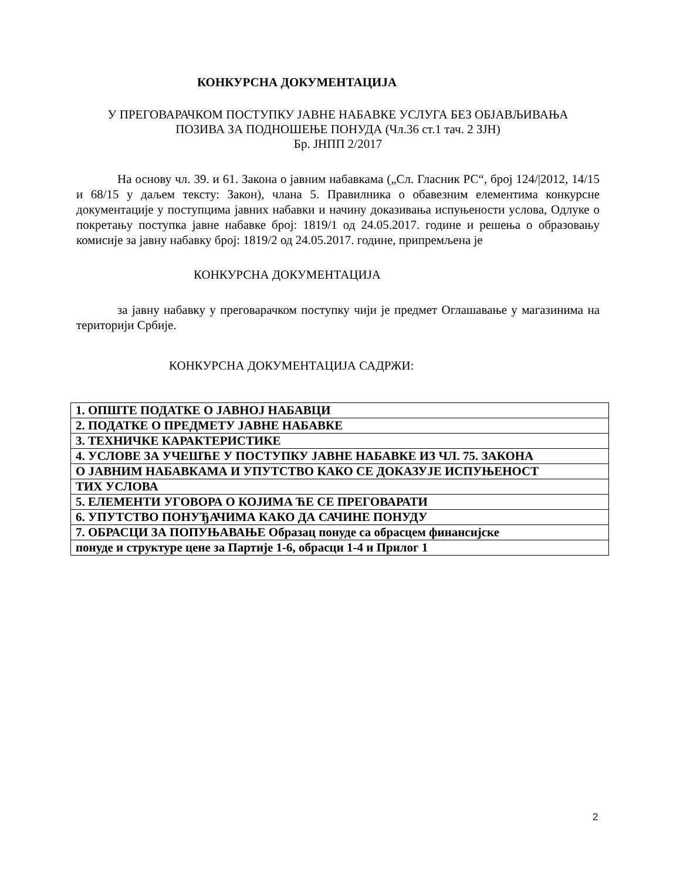КОНКУРСНА ДОКУМЕНТАЦИЈА
У ПРЕГОВАРАЧКОМ ПОСТУПКУ ЈАВНЕ НАБАВКЕ УСЛУГА БЕЗ ОБЈАВЉИВАЊА
ПОЗИВА ЗА ПОДНОШЕЊЕ ПОНУДА (Чл.36 ст.1 тач. 2 ЗЈН)
Бр. ЈНПП 2/2017
На основу чл. 39. и 61. Закона о јавним набавкама („Сл. Гласник РС“, број 124/|2012, 14/15 и 68/15 у даљем тексту: Закон), члана 5. Правилника о обавезним елементима конкурсне документације у поступцима јавних набавки и начину доказивања испуњености услова, Одлуке о покретању поступка јавне набавке број: 1819/1 од 24.05.2017. године и решења о образовању комисије за јавну набавку број: 1819/2 од 24.05.2017. године, припремљена је
КОНКУРСНА ДОКУМЕНТАЦИЈА
за јавну набавку у преговарачком поступку чији је предмет Оглашавање у магазинима на територији Србије.
КОНКУРСНА ДОКУМЕНТАЦИЈА САДРЖИ:
| 1. ОПШТЕ ПОДАТКЕ О ЈАВНОЈ НАБАВЦИ |
| 2. ПОДАТКЕ О ПРЕДМЕТУ ЈАВНЕ НАБАВКЕ |
| 3. ТЕХНИЧКЕ КАРАКТЕРИСТИКЕ |
| 4. УСЛОВЕ ЗА УЧЕШЋЕ У ПОСТУПКУ ЈАВНЕ НАБАВКЕ ИЗ ЧЛ. 75. ЗАКОНА |
| О ЈАВНИМ НАБАВКАМА И УПУТСТВО КАКО СЕ ДОКАЗУЈЕ ИСПУЊЕНОСТ |
| ТИХ УСЛОВА |
| 5. ЕЛЕМЕНТИ УГОВОРА О КОЈИМА ЋЕ СЕ ПРЕГОВАРАТИ |
| 6. УПУТСТВО ПОНУЂАЧИМА КАКО ДА САЧИНЕ ПОНУДУ |
| 7. ОБРАСЦИ ЗА ПОПУЊАВАЊЕ Образац понуде са обрасцем финансијске |
| понуде и структуре цене за Партије 1-6, обрасци 1-4 и Прилог 1 |
2